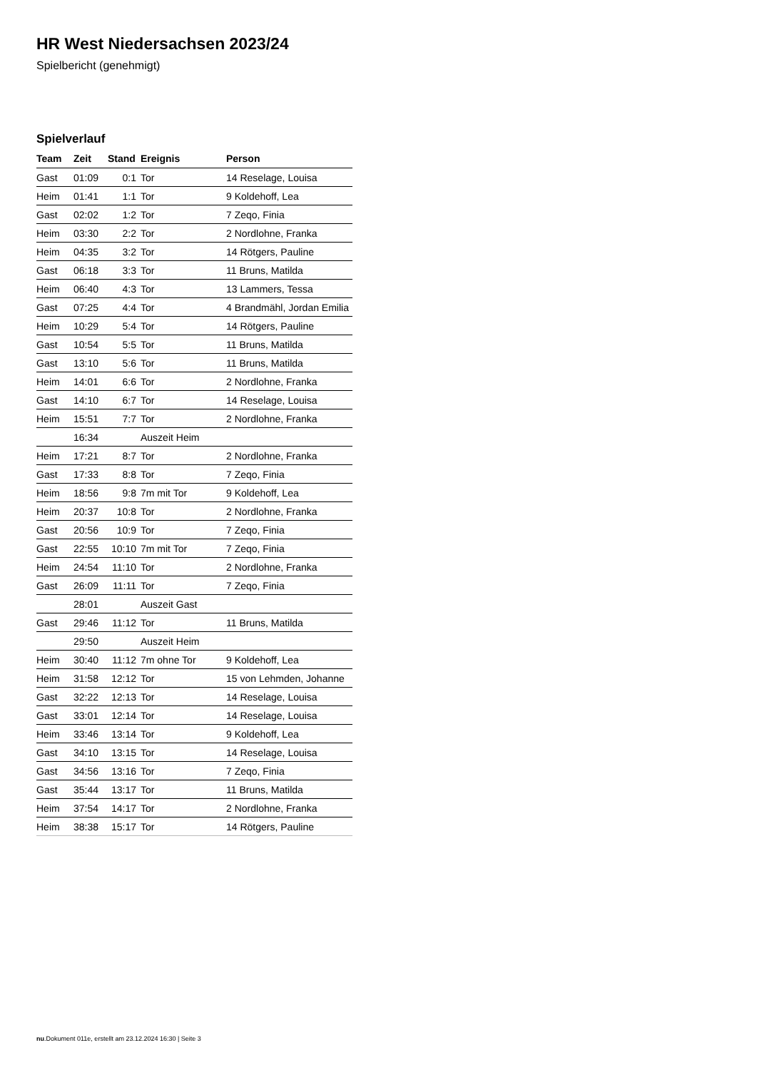HR West Niedersachsen 2023/24
Spielbericht (genehmigt)
Spielverlauf
| Team | Zeit | Stand | Ereignis | Person |
| --- | --- | --- | --- | --- |
| Gast | 01:09 | 0:1 | Tor | 14 Reselage, Louisa |
| Heim | 01:41 | 1:1 | Tor | 9 Koldehoff, Lea |
| Gast | 02:02 | 1:2 | Tor | 7 Zeqo, Finia |
| Heim | 03:30 | 2:2 | Tor | 2 Nordlohne, Franka |
| Heim | 04:35 | 3:2 | Tor | 14 Rötgers, Pauline |
| Gast | 06:18 | 3:3 | Tor | 11 Bruns, Matilda |
| Heim | 06:40 | 4:3 | Tor | 13 Lammers, Tessa |
| Gast | 07:25 | 4:4 | Tor | 4 Brandmähl, Jordan Emilia |
| Heim | 10:29 | 5:4 | Tor | 14 Rötgers, Pauline |
| Gast | 10:54 | 5:5 | Tor | 11 Bruns, Matilda |
| Gast | 13:10 | 5:6 | Tor | 11 Bruns, Matilda |
| Heim | 14:01 | 6:6 | Tor | 2 Nordlohne, Franka |
| Gast | 14:10 | 6:7 | Tor | 14 Reselage, Louisa |
| Heim | 15:51 | 7:7 | Tor | 2 Nordlohne, Franka |
| | 16:34 | | Auszeit Heim | |
| Heim | 17:21 | 8:7 | Tor | 2 Nordlohne, Franka |
| Gast | 17:33 | 8:8 | Tor | 7 Zeqo, Finia |
| Heim | 18:56 | 9:8 | 7m mit Tor | 9 Koldehoff, Lea |
| Heim | 20:37 | 10:8 | Tor | 2 Nordlohne, Franka |
| Gast | 20:56 | 10:9 | Tor | 7 Zeqo, Finia |
| Gast | 22:55 | 10:10 | 7m mit Tor | 7 Zeqo, Finia |
| Heim | 24:54 | 11:10 | Tor | 2 Nordlohne, Franka |
| Gast | 26:09 | 11:11 | Tor | 7 Zeqo, Finia |
| | 28:01 | | Auszeit Gast | |
| Gast | 29:46 | 11:12 | Tor | 11 Bruns, Matilda |
| | 29:50 | | Auszeit Heim | |
| Heim | 30:40 | 11:12 | 7m ohne Tor | 9 Koldehoff, Lea |
| Heim | 31:58 | 12:12 | Tor | 15 von Lehmden, Johanne |
| Gast | 32:22 | 12:13 | Tor | 14 Reselage, Louisa |
| Gast | 33:01 | 12:14 | Tor | 14 Reselage, Louisa |
| Heim | 33:46 | 13:14 | Tor | 9 Koldehoff, Lea |
| Gast | 34:10 | 13:15 | Tor | 14 Reselage, Louisa |
| Gast | 34:56 | 13:16 | Tor | 7 Zeqo, Finia |
| Gast | 35:44 | 13:17 | Tor | 11 Bruns, Matilda |
| Heim | 37:54 | 14:17 | Tor | 2 Nordlohne, Franka |
| Heim | 38:38 | 15:17 | Tor | 14 Rötgers, Pauline |
nu.Dokument 011e, erstellt am 23.12.2024 16:30 | Seite 3